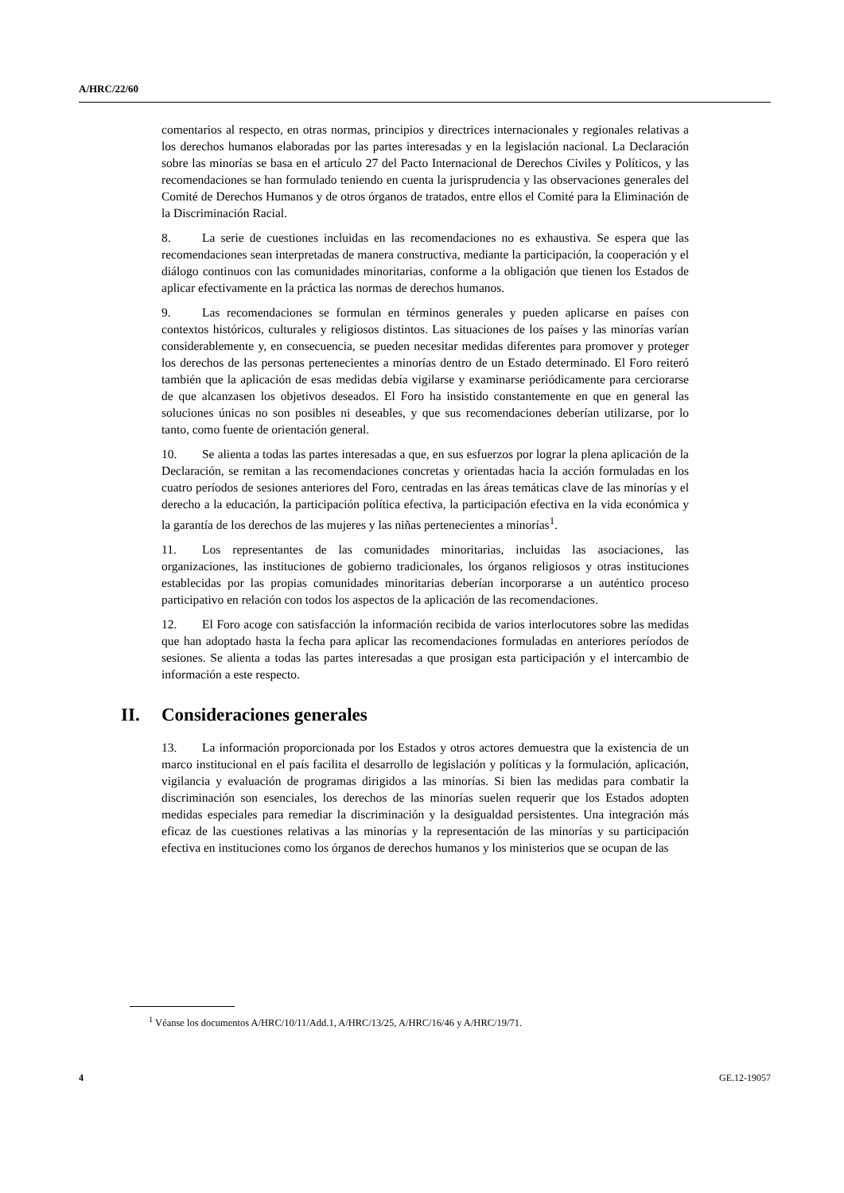A/HRC/22/60
comentarios al respecto, en otras normas, principios y directrices internacionales y regionales relativas a los derechos humanos elaboradas por las partes interesadas y en la legislación nacional. La Declaración sobre las minorías se basa en el artículo 27 del Pacto Internacional de Derechos Civiles y Políticos, y las recomendaciones se han formulado teniendo en cuenta la jurisprudencia y las observaciones generales del Comité de Derechos Humanos y de otros órganos de tratados, entre ellos el Comité para la Eliminación de la Discriminación Racial.
8. La serie de cuestiones incluidas en las recomendaciones no es exhaustiva. Se espera que las recomendaciones sean interpretadas de manera constructiva, mediante la participación, la cooperación y el diálogo continuos con las comunidades minoritarias, conforme a la obligación que tienen los Estados de aplicar efectivamente en la práctica las normas de derechos humanos.
9. Las recomendaciones se formulan en términos generales y pueden aplicarse en países con contextos históricos, culturales y religiosos distintos. Las situaciones de los países y las minorías varían considerablemente y, en consecuencia, se pueden necesitar medidas diferentes para promover y proteger los derechos de las personas pertenecientes a minorías dentro de un Estado determinado. El Foro reiteró también que la aplicación de esas medidas debía vigilarse y examinarse periódicamente para cerciorarse de que alcanzasen los objetivos deseados. El Foro ha insistido constantemente en que en general las soluciones únicas no son posibles ni deseables, y que sus recomendaciones deberían utilizarse, por lo tanto, como fuente de orientación general.
10. Se alienta a todas las partes interesadas a que, en sus esfuerzos por lograr la plena aplicación de la Declaración, se remitan a las recomendaciones concretas y orientadas hacia la acción formuladas en los cuatro períodos de sesiones anteriores del Foro, centradas en las áreas temáticas clave de las minorías y el derecho a la educación, la participación política efectiva, la participación efectiva en la vida económica y la garantía de los derechos de las mujeres y las niñas pertenecientes a minorías<sup>1</sup>.
11. Los representantes de las comunidades minoritarias, incluidas las asociaciones, las organizaciones, las instituciones de gobierno tradicionales, los órganos religiosos y otras instituciones establecidas por las propias comunidades minoritarias deberían incorporarse a un auténtico proceso participativo en relación con todos los aspectos de la aplicación de las recomendaciones.
12. El Foro acoge con satisfacción la información recibida de varios interlocutores sobre las medidas que han adoptado hasta la fecha para aplicar las recomendaciones formuladas en anteriores períodos de sesiones. Se alienta a todas las partes interesadas a que prosigan esta participación y el intercambio de información a este respecto.
II. Consideraciones generales
13. La información proporcionada por los Estados y otros actores demuestra que la existencia de un marco institucional en el país facilita el desarrollo de legislación y políticas y la formulación, aplicación, vigilancia y evaluación de programas dirigidos a las minorías. Si bien las medidas para combatir la discriminación son esenciales, los derechos de las minorías suelen requerir que los Estados adopten medidas especiales para remediar la discriminación y la desigualdad persistentes. Una integración más eficaz de las cuestiones relativas a las minorías y la representación de las minorías y su participación efectiva en instituciones como los órganos de derechos humanos y los ministerios que se ocupan de las
<sup>1</sup> Véanse los documentos A/HRC/10/11/Add.1, A/HRC/13/25, A/HRC/16/46 y A/HRC/19/71.
4 GE.12-19057